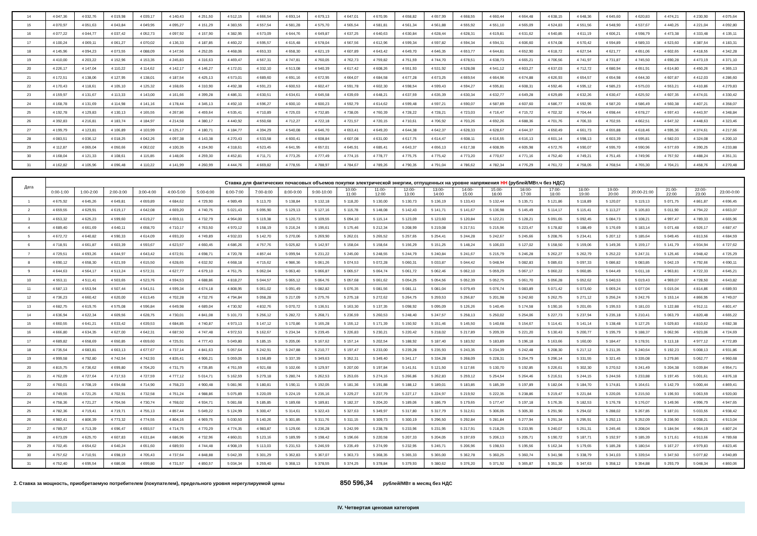| 14 | 4 047,36 | 4 032,76 | 4 019,98 | 4 039,17 | 4 140,43 | 4 251,50 | 4 512,15 | 4 666,54 | 4 693,14 | 4 679,13 | 4 647,01 | 4 670,95 | 4 658,82 | 4 657,99 | 4 668,55 | 4 660,44 | 4 664,48 | 4 638,15 | 4 648,36 | 4 645,60 | 4 620,83 | 4 474,21 | 4 230,90 | 4 075,64 |
| 15 | 4 070,97 | 4 051,63 | 4 043,84 | 4 049,95 | 4 095,27 | 4 151,29 | 4 383,55 | 4 557,54 | 4 581,28 | 4 575,70 | 4 565,54 | 4 581,81 | 4 561,34 | 4 561,88 | 4 555,92 | 4 551,10 | 4 565,09 | 4 524,83 | 4 551,56 | 4 548,90 | 4 537,67 | 4 440,25 | 4 221,04 | 4 092,80 |
| 16 | 4 077,22 | 4 044,77 | 4 037,42 | 4 052,73 | 4 097,92 | 4 157,90 | 4 382,95 | 4 573,09 | 4 644,76 | 4 649,87 | 4 637,25 | 4 640,63 | 4 630,84 | 4 628,44 | 4 628,31 | 4 619,81 | 4 631,62 | 4 540,85 | 4 611,19 | 4 606,21 | 4 598,79 | 4 473,38 | 4 333,48 | 4 135,11 |
| 17 | 4 100,24 | 4 069,11 | 4 061,27 | 4 070,02 | 4 136,33 | 4 187,85 | 4 460,22 | 4 595,57 | 4 615,48 | 4 578,04 | 4 567,56 | 4 612,96 | 4 599,34 | 4 597,82 | 4 594,34 | 4 594,31 | 4 606,60 | 4 574,08 | 4 570,42 | 4 594,89 | 4 589,33 | 4 523,60 | 4 387,54 | 4 183,31 |
| 18 | 4 145,96 | 4 094,23 | 4 073,55 | 4 088,09 | 4 147,56 | 4 252,05 | 4 468,06 | 4 653,33 | 4 658,30 | 4 621,19 | 4 607,89 | 4 643,42 | 4 649,70 | 4 646,35 | 4 653,77 | 4 644,81 | 4 652,90 | 4 618,72 | 4 627,54 | 4 621,77 | 4 651,06 | 4 602,65 | 4 418,55 | 4 342,28 |
| 19 | 4 410,00 | 4 203,22 | 4 152,96 | 4 153,35 | 4 245,83 | 4 316,63 | 4 469,47 | 4 567,31 | 4 747,81 | 4 760,05 | 4 762,73 | 4 759,82 | 4 751,59 | 4 744,70 | 4 678,51 | 4 638,73 | 4 665,21 | 4 706,56 | 4 741,97 | 4 731,87 | 4 745,50 | 4 690,28 | 4 473,19 | 4 371,10 |
| 20 | 4 226,17 | 4 147,04 | 4 110,22 | 4 114,62 | 4 142,17 | 4 146,27 | 4 172,01 | 4 332,10 | 4 513,08 | 4 540,39 | 4 617,42 | 4 608,26 | 4 551,93 | 4 531,92 | 4 528,08 | 4 541,12 | 4 603,27 | 4 637,03 | 4 712,72 | 4 680,94 | 4 651,91 | 4 614,80 | 4 450,26 | 4 365,13 |
| 21 | 4 172,51 | 4 138,06 | 4 127,95 | 4 138,01 | 4 187,54 | 4 425,13 | 4 573,01 | 4 689,60 | 4 691,16 | 4 672,95 | 4 664,07 | 4 684,58 | 4 677,28 | 4 673,25 | 4 669,54 | 4 664,96 | 4 674,88 | 4 626,93 | 4 654,57 | 4 654,98 | 4 644,30 | 4 607,87 | 4 412,03 | 4 286,60 |
| 22 | 4 170,43 | 4 118,61 | 4 105,10 | 4 125,32 | 4 168,65 | 4 310,90 | 4 492,38 | 4 591,23 | 4 600,53 | 4 602,47 | 4 591,78 | 4 602,30 | 4 598,54 | 4 599,43 | 4 594,27 | 4 595,81 | 4 608,31 | 4 592,46 | 4 595,12 | 4 585,23 | 4 575,03 | 4 553,21 | 4 410,86 | 4 279,83 |
| 23 | 4 159,97 | 4 131,67 | 4 113,33 | 4 143,00 | 4 161,66 | 4 399,28 | 4 486,31 | 4 630,51 | 4 634,61 | 4 645,58 | 4 639,69 | 4 648,21 | 4 637,59 | 4 635,39 | 4 630,34 | 4 632,77 | 4 649,28 | 4 629,89 | 4 632,26 | 4 630,47 | 4 625,92 | 4 607,35 | 4 474,01 | 4 330,42 |
| 24 | 4 168,78 | 4 131,69 | 4 114,98 | 4 141,16 | 4 178,44 | 4 345,13 | 4 492,10 | 4 596,27 | 4 600,10 | 4 600,23 | 4 592,79 | 4 614,62 | 4 599,48 | 4 597,21 | 4 590,07 | 4 587,89 | 4 607,60 | 4 586,77 | 4 592,95 | 4 587,20 | 4 586,49 | 4 560,38 | 4 407,21 | 4 358,07 |
| 25 | 4 192,78 | 4 129,83 | 4 130,13 | 4 165,55 | 4 267,86 | 4 459,64 | 4 535,41 | 4 710,89 | 4 725,03 | 4 732,85 | 4 738,05 | 4 760,39 | 4 728,22 | 4 728,21 | 4 723,03 | 4 716,47 | 4 715,72 | 4 702,32 | 4 704,44 | 4 698,44 | 4 678,27 | 4 597,43 | 4 443,97 | 4 348,84 |
| 26 | 4 392,83 | 4 216,81 | 4 183,74 | 4 184,97 | 4 214,58 | 4 380,17 | 4 440,92 | 4 550,68 | 4 712,27 | 4 722,18 | 4 721,57 | 4 720,15 | 4 710,61 | 4 706,92 | 4 703,26 | 4 692,26 | 4 688,36 | 4 701,76 | 4 706,33 | 4 702,55 | 4 662,51 | 4 647,32 | 4 448,63 | 4 323,46 |
| 27 | 4 199,79 | 4 123,81 | 4 106,89 | 4 103,99 | 4 125,17 | 4 180,71 | 4 184,77 | 4 394,29 | 4 540,08 | 4 646,70 | 4 653,41 | 4 649,20 | 4 644,38 | 4 642,37 | 4 628,33 | 4 628,67 | 4 644,37 | 4 650,49 | 4 661,73 | 4 655,88 | 4 618,46 | 4 595,36 | 4 374,61 | 4 217,66 |
| 28 | 4 083,51 | 4 036,12 | 4 018,25 | 4 042,26 | 4 097,38 | 4 143,38 | 4 270,43 | 4 533,58 | 4 600,41 | 4 608,84 | 4 607,08 | 4 631,00 | 4 617,75 | 4 614,47 | 4 608,11 | 4 616,55 | 4 616,13 | 4 601,14 | 4 598,13 | 4 603,39 | 4 595,81 | 4 582,03 | 4 324,08 | 4 200,10 |
| 29 | 4 112,87 | 4 065,04 | 4 050,66 | 4 062,02 | 4 100,35 | 4 154,90 | 4 318,61 | 4 523,45 | 4 641,95 | 4 657,01 | 4 645,91 | 4 685,41 | 4 643,37 | 4 656,13 | 4 617,38 | 4 608,95 | 4 605,98 | 4 572,76 | 4 590,07 | 4 595,70 | 4 590,96 | 4 577,69 | 4 390,25 | 4 233,88 |
| 30 | 4 168,04 | 4 121,33 | 4 108,61 | 4 115,85 | 4 148,06 | 4 259,30 | 4 452,81 | 4 711,71 | 4 773,25 | 4 777,49 | 4 774,15 | 4 778,77 | 4 775,75 | 4 775,42 | 4 773,20 | 4 770,67 | 4 771,16 | 4 752,40 | 4 749,21 | 4 751,45 | 4 749,96 | 4 757,92 | 4 488,24 | 4 351,31 |
| 31 | 4 162,82 | 4 105,96 | 4 096,48 | 4 110,22 | 4 141,99 | 4 260,99 | 4 444,76 | 4 669,82 | 4 778,55 | 4 788,97 | 4 784,67 | 4 789,26 | 4 790,35 | 4 791,04 | 4 786,62 | 4 782,34 | 4 776,29 | 4 761,72 | 4 758,05 | 4 768,54 | 4 765,30 | 4 704,21 | 4 458,76 | 4 270,48 |
| Дата | Ставка для фактических почасовых объемов покупки электрической энергии, отпущенных на уровне напряжения НН (рублей/МВт.ч без НДС) | | | | | | | | | | | | | | | | | | | | | | | |
| --- | --- | --- | --- | --- | --- | --- | --- | --- | --- | --- | --- | --- | --- | --- | --- | --- | --- | --- | --- | --- | --- | --- | --- | --- |
| | 0:00-1:00 | 1:00-2:00 | 2:00-3:00 | 3:00-4:00 | 4:00-5:00 | 5:00-6:00 | 6:00-7:00 | 7:00-8:00 | 8:00-9:00 | 9:00-10:00 | 10:00- 11:00 | 11:00- 12:00 | 12:00- 13:00 | 13:00- 14:00 | 14:00- 15:00 | 15:00- 16:00 | 16:00- 17:00 | 17:00- 18:00 | 18:00- 19:00 | 19:00- 20:00 | 20:00-21:00 | 21:00- 22:00 | 22:00- 23:00 | 23:00-0:00 |
| 1 | 4 675,92 | 4 645,26 | 4 649,81 | 4 659,89 | 4 684,62 | 4 729,90 | 4 989,49 | 5 113,70 | 5 138,84 | 5 132,18 | 5 118,20 | 5 130,00 | 5 130,73 | 5 136,19 | 5 133,43 | 5 132,44 | 5 135,71 | 5 121,86 | 5 118,89 | 5 120,07 | 5 119,13 | 5 071,75 | 4 861,87 | 4 696,45 |
| 2 | 4 659,55 | 4 629,91 | 4 619,17 | 4 642,08 | 4 669,20 | 4 740,75 | 5 021,43 | 5 095,90 | 5 129,13 | 5 127,16 | 5 115,78 | 5 148,08 | 5 142,43 | 5 141,71 | 5 141,67 | 5 136,98 | 5 145,49 | 5 114,17 | 5 115,41 | 5 113,27 | 5 105,83 | 5 011,90 | 4 794,22 | 4 663,07 |
| 3 | 4 653,32 | 4 625,23 | 4 599,60 | 4 619,27 | 4 659,11 | 4 732,79 | 4 964,00 | 5 119,38 | 5 120,73 | 5 109,55 | 5 094,10 | 5 115,14 | 5 123,09 | 5 123,60 | 5 120,84 | 5 122,21 | 5 128,21 | 5 091,65 | 5 092,45 | 5 084,73 | 5 108,21 | 4 997,47 | 4 789,33 | 4 665,96 |
| 4 | 4 689,40 | 4 661,69 | 4 640,11 | 4 658,70 | 4 710,17 | 4 763,50 | 4 970,12 | 5 158,19 | 5 216,24 | 5 195,61 | 5 175,46 | 5 212,34 | 5 208,99 | 5 219,08 | 5 217,51 | 5 215,96 | 5 223,47 | 5 178,82 | 5 188,49 | 5 176,69 | 5 183,14 | 5 071,48 | 4 926,17 | 4 687,47 |
| 5 | 4 672,72 | 4 640,82 | 4 590,33 | 4 614,09 | 4 693,20 | 4 749,89 | 4 932,03 | 5 142,70 | 5 270,06 | 5 269,90 | 5 262,01 | 5 265,52 | 5 257,65 | 5 254,41 | 5 244,28 | 5 242,67 | 5 245,66 | 5 208,76 | 5 234,41 | 5 207,12 | 5 185,64 | 5 049,45 | 4 813,56 | 4 684,59 |
| 6 | 4 718,91 | 4 661,87 | 4 603,39 | 4 593,67 | 4 623,57 | 4 660,45 | 4 686,26 | 4 757,76 | 5 025,82 | 5 142,97 | 5 158,04 | 5 158,64 | 5 156,29 | 5 151,25 | 5 148,24 | 5 106,03 | 5 127,02 | 5 158,50 | 5 159,06 | 5 149,36 | 5 159,17 | 5 141,79 | 4 934,94 | 4 727,62 |
| 7 | 4 729,51 | 4 693,26 | 4 644,97 | 4 643,42 | 4 672,91 | 4 698,71 | 4 720,78 | 4 857,44 | 5 099,94 | 5 231,22 | 5 245,00 | 5 248,55 | 5 244,79 | 5 240,84 | 5 241,67 | 5 215,79 | 5 246,28 | 5 262,27 | 5 262,79 | 5 252,22 | 5 247,31 | 5 125,46 | 4 948,42 | 4 725,29 |
| 8 | 4 690,12 | 4 658,30 | 4 621,59 | 4 615,50 | 4 628,65 | 4 632,92 | 4 668,18 | 4 715,62 | 4 986,36 | 5 061,26 | 5 074,53 | 5 072,28 | 5 060,31 | 5 033,87 | 5 044,42 | 5 048,94 | 5 082,83 | 5 085,63 | 5 097,33 | 5 086,82 | 5 083,85 | 5 042,19 | 4 792,66 | 4 690,11 |
| 9 | 4 644,63 | 4 564,17 | 4 513,24 | 4 572,31 | 4 627,77 | 4 679,10 | 4 761,75 | 5 062,04 | 5 063,40 | 5 066,87 | 5 065,57 | 5 064,74 | 5 061,72 | 5 062,46 | 5 062,10 | 5 059,29 | 5 067,17 | 5 060,22 | 5 060,85 | 5 044,49 | 5 011,18 | 4 963,81 | 4 722,33 | 4 645,21 |
| 10 | 4 553,11 | 4 511,41 | 4 503,65 | 4 523,76 | 4 594,53 | 4 688,86 | 4 818,27 | 5 044,57 | 5 065,12 | 5 064,76 | 5 057,68 | 5 061,62 | 5 054,25 | 5 054,56 | 5 052,39 | 5 052,75 | 5 061,70 | 5 056,28 | 5 052,62 | 5 040,53 | 5 019,43 | 4 969,07 | 4 728,50 | 4 643,82 |
| 11 | 4 587,13 | 4 553,94 | 4 507,44 | 4 541,51 | 4 599,34 | 4 674,18 | 4 808,95 | 5 061,02 | 5 091,49 | 5 082,82 | 5 076,35 | 5 081,56 | 5 081,11 | 5 081,04 | 5 079,49 | 5 076,74 | 5 083,89 | 5 071,42 | 5 073,60 | 5 069,24 | 5 077,04 | 5 015,04 | 4 814,86 | 4 689,93 |
| 12 | 4 736,23 | 4 660,42 | 4 620,00 | 4 613,45 | 4 702,28 | 4 732,76 | 4 794,84 | 5 058,28 | 5 217,09 | 5 275,76 | 5 275,18 | 5 272,62 | 5 264,75 | 5 259,53 | 5 256,87 | 5 201,98 | 5 242,60 | 5 262,75 | 5 271,12 | 5 256,24 | 5 242,76 | 5 153,14 | 4 866,95 | 4 749,07 |
| 13 | 4 682,75 | 4 619,76 | 4 575,08 | 4 596,84 | 4 649,98 | 4 689,04 | 4 730,92 | 4 832,76 | 5 070,72 | 5 136,51 | 5 163,30 | 5 137,35 | 5 098,92 | 5 095,09 | 5 126,26 | 5 140,45 | 5 174,58 | 5 190,16 | 5 201,65 | 5 195,53 | 5 181,03 | 5 122,88 | 4 912,11 | 4 801,47 |
| 14 | 4 636,94 | 4 622,34 | 4 609,56 | 4 628,75 | 4 730,01 | 4 841,08 | 5 101,73 | 5 256,12 | 5 282,72 | 5 268,71 | 5 236,59 | 5 260,53 | 5 248,40 | 5 247,57 | 5 258,13 | 5 250,02 | 5 254,06 | 5 227,73 | 5 237,94 | 5 235,18 | 5 210,41 | 5 063,79 | 4 820,48 | 4 665,22 |
| 15 | 4 660,55 | 4 641,21 | 4 633,42 | 4 639,53 | 4 684,85 | 4 740,87 | 4 973,13 | 5 147,12 | 5 170,86 | 5 165,28 | 5 155,12 | 5 171,39 | 5 150,92 | 5 151,46 | 5 145,50 | 5 140,68 | 5 154,67 | 5 114,41 | 5 141,14 | 5 138,48 | 5 127,25 | 5 029,83 | 4 810,62 | 4 682,38 |
| 16 | 4 666,80 | 4 634,35 | 4 627,00 | 4 642,31 | 4 687,50 | 4 747,48 | 4 972,53 | 5 162,67 | 5 234,34 | 5 239,45 | 5 226,83 | 5 230,21 | 5 220,42 | 5 218,02 | 5 217,89 | 5 209,39 | 5 221,20 | 5 130,43 | 5 200,77 | 5 195,79 | 5 188,37 | 5 062,96 | 4 923,06 | 4 724,69 |
| 17 | 4 689,82 | 4 658,69 | 4 650,85 | 4 659,60 | 4 725,91 | 4 777,43 | 5 049,80 | 5 185,15 | 5 205,06 | 5 167,62 | 5 157,14 | 5 202,54 | 5 188,92 | 5 187,40 | 5 183,92 | 5 183,89 | 5 196,18 | 5 163,66 | 5 160,00 | 5 184,47 | 5 178,91 | 5 113,18 | 4 977,12 | 4 772,89 |
| 18 | 4 735,54 | 4 683,81 | 4 663,13 | 4 677,67 | 4 737,14 | 4 841,63 | 5 057,64 | 5 242,91 | 5 247,88 | 5 210,77 | 5 197,47 | 5 233,00 | 5 239,28 | 5 235,93 | 5 243,35 | 5 234,39 | 5 242,48 | 5 208,30 | 5 217,12 | 5 211,35 | 5 240,64 | 5 192,23 | 5 008,13 | 4 931,86 |
| 19 | 4 999,58 | 4 792,80 | 4 742,54 | 4 742,93 | 4 835,41 | 4 906,21 | 5 059,05 | 5 156,89 | 5 337,39 | 5 349,63 | 5 352,31 | 5 349,40 | 5 341,17 | 5 334,28 | 5 268,09 | 5 228,31 | 5 254,79 | 5 296,14 | 5 331,55 | 5 321,45 | 5 335,08 | 5 279,86 | 5 062,77 | 4 960,68 |
| 20 | 4 815,75 | 4 736,62 | 4 699,80 | 4 704,20 | 4 731,75 | 4 735,85 | 4 761,59 | 4 921,68 | 5 102,66 | 5 129,97 | 5 207,00 | 5 197,84 | 5 141,51 | 5 121,50 | 5 117,66 | 5 130,70 | 5 192,85 | 5 226,61 | 5 302,30 | 5 270,52 | 5 241,49 | 5 204,38 | 5 039,84 | 4 954,71 |
| 21 | 4 762,09 | 4 727,64 | 4 717,53 | 4 727,59 | 4 777,12 | 5 014,71 | 5 162,59 | 5 279,18 | 5 280,74 | 5 262,53 | 5 253,65 | 5 274,16 | 5 266,86 | 5 262,83 | 5 259,12 | 5 254,54 | 5 264,46 | 5 216,51 | 5 244,15 | 5 244,56 | 5 233,88 | 5 197,45 | 5 001,61 | 4 876,18 |
| 22 | 4 760,01 | 4 708,19 | 4 694,68 | 4 714,90 | 4 758,23 | 4 900,48 | 5 081,96 | 5 180,81 | 5 190,11 | 5 192,05 | 5 181,36 | 5 191,88 | 5 188,12 | 5 189,01 | 5 183,85 | 5 185,39 | 5 197,89 | 5 182,04 | 5 184,70 | 5 174,81 | 5 164,61 | 5 142,79 | 5 000,44 | 4 869,41 |
| 23 | 4 749,55 | 4 721,25 | 4 702,91 | 4 732,58 | 4 751,24 | 4 988,86 | 5 075,89 | 5 220,09 | 5 224,19 | 5 235,16 | 5 229,27 | 5 237,79 | 5 227,17 | 5 224,97 | 5 219,92 | 5 222,35 | 5 238,86 | 5 219,47 | 5 221,84 | 5 220,05 | 5 215,50 | 5 196,93 | 5 063,59 | 4 920,00 |
| 24 | 4 758,36 | 4 721,27 | 4 704,56 | 4 730,74 | 4 768,02 | 4 934,71 | 5 081,68 | 5 185,85 | 5 189,68 | 5 189,81 | 5 182,37 | 5 204,20 | 5 189,06 | 5 186,79 | 5 179,65 | 5 177,47 | 5 197,18 | 5 176,35 | 5 182,53 | 5 176,78 | 5 176,07 | 5 149,96 | 4 996,79 | 4 947,65 |
| 25 | 4 782,36 | 4 719,41 | 4 719,71 | 4 755,13 | 4 857,44 | 5 049,22 | 5 124,99 | 5 300,47 | 5 314,61 | 5 322,43 | 5 327,63 | 5 349,97 | 5 317,80 | 5 317,79 | 5 312,61 | 5 306,05 | 5 305,30 | 5 291,90 | 5 294,02 | 5 288,02 | 5 267,85 | 5 187,01 | 5 033,55 | 4 938,42 |
| 26 | 4 982,41 | 4 806,39 | 4 773,32 | 4 774,55 | 4 804,16 | 4 969,75 | 5 030,50 | 5 140,26 | 5 301,85 | 5 311,76 | 5 311,15 | 5 309,73 | 5 300,19 | 5 296,50 | 5 292,84 | 5 281,84 | 5 277,94 | 5 291,34 | 5 295,91 | 5 292,13 | 5 252,09 | 5 236,90 | 5 038,21 | 4 913,04 |
| 27 | 4 789,37 | 4 713,39 | 4 696,47 | 4 693,57 | 4 714,75 | 4 770,29 | 4 774,35 | 4 983,87 | 5 129,66 | 5 236,28 | 5 242,99 | 5 238,78 | 5 233,96 | 5 231,95 | 5 217,91 | 5 218,25 | 5 233,95 | 5 240,07 | 5 251,31 | 5 245,46 | 5 208,04 | 5 184,94 | 4 964,19 | 4 807,24 |
| 28 | 4 673,09 | 4 625,70 | 4 607,83 | 4 631,84 | 4 686,96 | 4 732,96 | 4 860,01 | 5 123,16 | 5 189,99 | 5 198,42 | 5 196,66 | 5 220,58 | 5 207,33 | 5 204,05 | 5 197,69 | 5 206,13 | 5 205,71 | 5 190,72 | 5 187,71 | 5 192,97 | 5 185,39 | 5 171,61 | 4 913,66 | 4 789,68 |
| 29 | 4 702,45 | 4 654,62 | 4 640,24 | 4 651,60 | 4 689,93 | 4 744,48 | 4 908,19 | 5 113,03 | 5 231,53 | 5 246,59 | 5 235,49 | 5 274,99 | 5 232,95 | 5 245,71 | 5 206,96 | 5 198,53 | 5 195,56 | 5 162,34 | 5 179,65 | 5 185,28 | 5 180,54 | 5 167,27 | 4 979,83 | 4 823,46 |
| 30 | 4 757,62 | 4 710,91 | 4 698,19 | 4 705,43 | 4 737,64 | 4 848,88 | 5 042,39 | 5 301,29 | 5 362,83 | 5 367,07 | 5 363,73 | 5 368,35 | 5 365,33 | 5 365,00 | 5 362,78 | 5 360,25 | 5 360,74 | 5 341,98 | 5 338,79 | 5 341,03 | 5 339,54 | 5 347,50 | 5 077,82 | 4 940,89 |
| 31 | 4 752,40 | 4 695,54 | 4 686,06 | 4 699,80 | 4 731,57 | 4 850,57 | 5 034,34 | 5 259,40 | 5 368,13 | 5 378,55 | 5 374,25 | 5 378,84 | 5 379,93 | 5 380,62 | 5 376,20 | 5 371,92 | 5 365,87 | 5 351,30 | 5 347,63 | 5 358,12 | 5 354,88 | 5 293,79 | 5 048,34 | 4 860,06 |
2. Ставка за мощность, приобретаемую потребителем (покупателем), предельного уровня нерегулируемой цены 850 596,34 рублей/МВт в месяц без НДС
IV. Четвертая ценовая категория